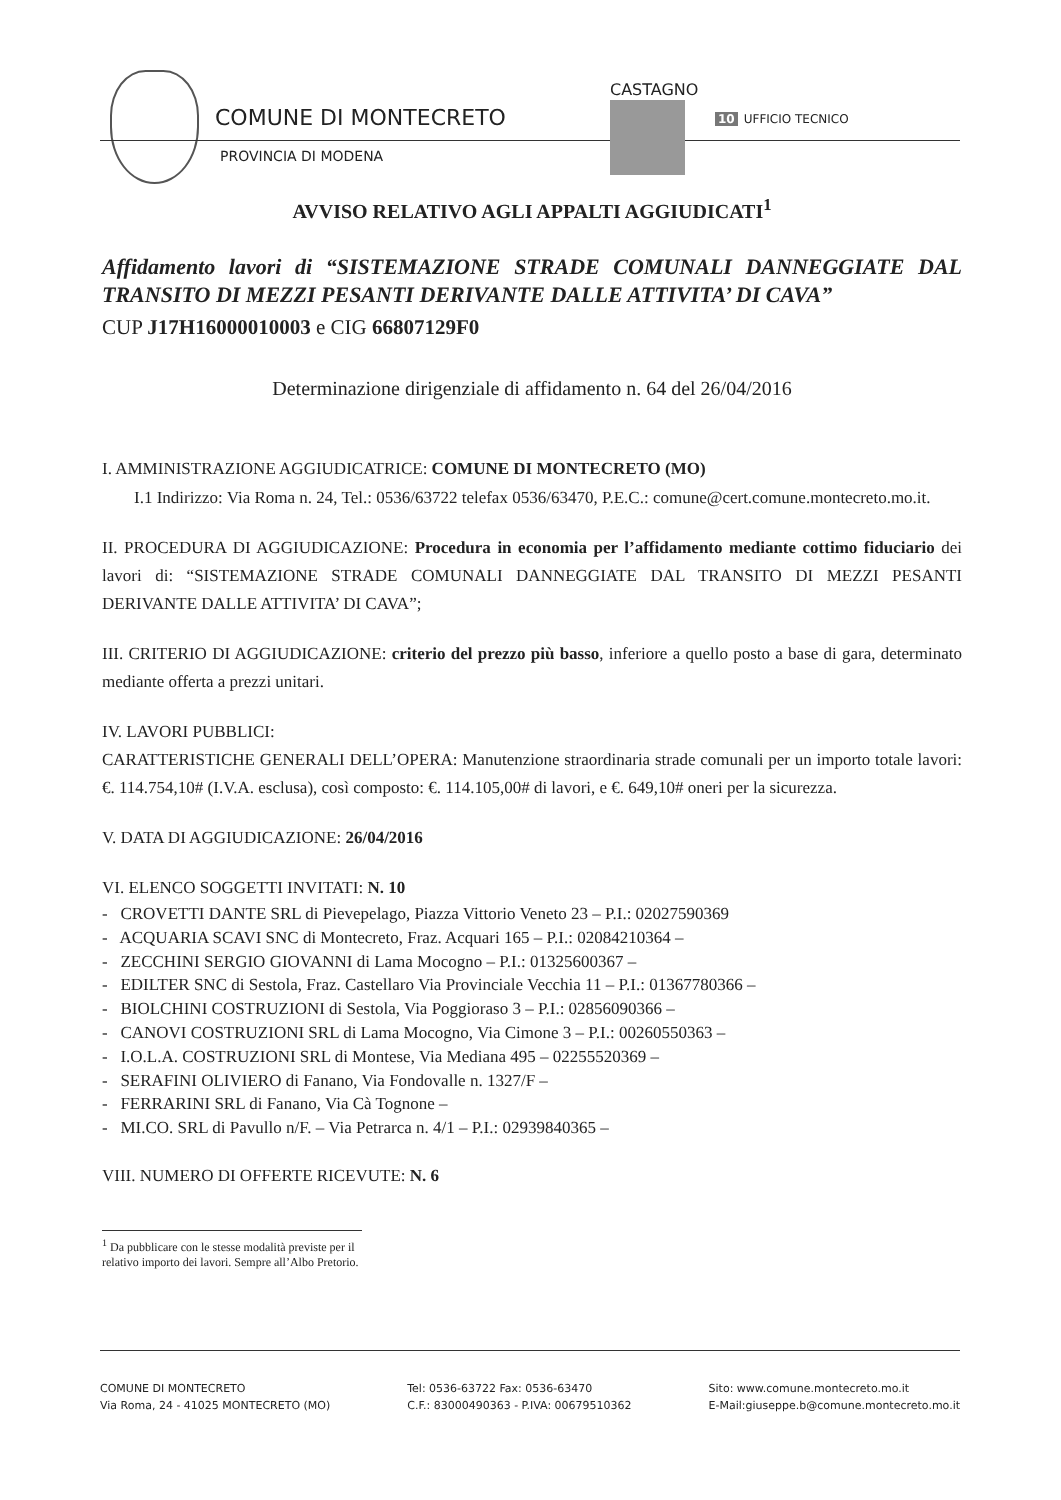COMUNE DI MONTECRETO
PROVINCIA DI MODENA
CASTAGNO
10 UFFICIO TECNICO
AVVISO RELATIVO AGLI APPALTI AGGIUDICATI<sup>1</sup>
Affidamento lavori di “SISTEMAZIONE STRADE COMUNALI DANNEGGIATE DAL TRANSITO DI MEZZI PESANTI DERIVANTE DALLE ATTIVITA’ DI CAVA”
CUP J17H16000010003 e CIG 66807129F0
Determinazione dirigenziale di affidamento n. 64 del 26/04/2016
I. AMMINISTRAZIONE AGGIUDICATRICE: COMUNE DI MONTECRETO (MO)
I.1 Indirizzo: Via Roma n. 24, Tel.: 0536/63722 telefax 0536/63470, P.E.C.: comune@cert.comune.montecreto.mo.it.
II. PROCEDURA DI AGGIUDICAZIONE: Procedura in economia per l’affidamento mediante cottimo fiduciario dei lavori di: “SISTEMAZIONE STRADE COMUNALI DANNEGGIATE DAL TRANSITO DI MEZZI PESANTI DERIVANTE DALLE ATTIVITA’ DI CAVA”;
III. CRITERIO DI AGGIUDICAZIONE: criterio del prezzo più basso, inferiore a quello posto a base di gara, determinato mediante offerta a prezzi unitari.
IV. LAVORI PUBBLICI:
CARATTERISTICHE GENERALI DELL’OPERA: Manutenzione straordinaria strade comunali per un importo totale lavori: €. 114.754,10# (I.V.A. esclusa), così composto: €. 114.105,00# di lavori, e €. 649,10# oneri per la sicurezza.
V. DATA DI AGGIUDICAZIONE: 26/04/2016
VI. ELENCO SOGGETTI INVITATI: N. 10
- CROVETTI DANTE SRL di Pievepelago, Piazza Vittorio Veneto 23 – P.I.: 02027590369
- ACQUARIA SCAVI SNC di Montecreto, Fraz. Acquari 165 – P.I.: 02084210364 –
- ZECCHINI SERGIO GIOVANNI di Lama Mocogno – P.I.: 01325600367 –
- EDILTER SNC di Sestola, Fraz. Castellaro Via Provinciale Vecchia 11 – P.I.: 01367780366 –
- BIOLCHINI COSTRUZIONI di Sestola, Via Poggioraso 3 – P.I.: 02856090366 –
- CANOVI COSTRUZIONI SRL di Lama Mocogno, Via Cimone 3 – P.I.: 00260550363 –
- I.O.L.A. COSTRUZIONI SRL di Montese, Via Mediana 495 – 02255520369 –
- SERAFINI OLIVIERO di Fanano, Via Fondovalle n. 1327/F –
- FERRARINI SRL di Fanano, Via Cà Tognone –
- MI.CO. SRL di Pavullo n/F. – Via Petrarca n. 4/1 – P.I.: 02939840365 –
VIII. NUMERO DI OFFERTE RICEVUTE: N. 6
<sup>1</sup> Da pubblicare con le stesse modalità previste per il relativo importo dei lavori. Sempre all’Albo Pretorio.
COMUNE DI MONTECRETO
Via Roma, 24 - 41025 MONTECRETO (MO)
Tel: 0536-63722 Fax: 0536-63470
C.F.: 83000490363 - P.IVA: 00679510362
Sito: www.comune.montecreto.mo.it
E-Mail:giuseppe.b@comune.montecreto.mo.it